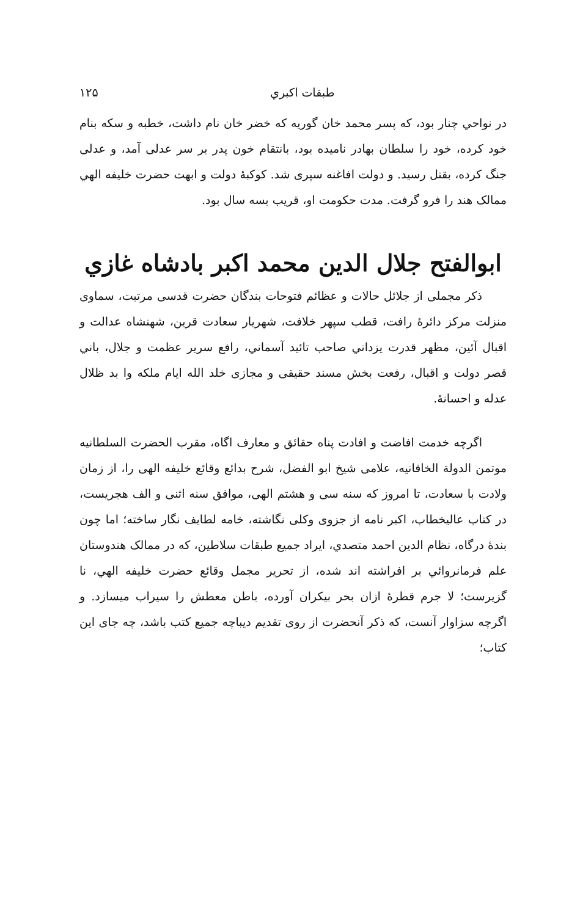طبقات اکبري ۱۲۵
در نواحي چنار بود، که پسر محمد خان گوریه که خضر خان نام داشت، خطبه و سکه بنام خود کرده، خود را سلطان بهادر نامیده بود، بانتقام خون پدر بر سر عدلی آمد، و عدلی جنگ کرده، بقتل رسید. و دولت افاغنه سپری شد. کوکبهٔ دولت و ابهت حضرت خلیفه الهي ممالک هند را فرو گرفت. مدت حکومت او، قریب بسه سال بود.
ابوالفتح جلال الدین محمد اکبر بادشاه غازي
ذکر مجملی از جلائل حالات و عظائم فتوحات بندگان حضرت قدسی مرتبت، سماوی منزلت مرکز دائرهٔ رافت، قطب سپهر خلافت، شهریار سعادت قرین، شهنشاه عدالت و اقبال آئین، مظهر قدرت یزداني صاحب تائید آسماني، رافع سریر عظمت و جلال، باني قصر دولت و اقبال، رفعت بخش مسند حقیقی و مجازی خلد الله ایام ملکه وا بد ظلال عدله و احسانهٔ.
اگرچه خدمت افاضت و افادت پناه حقائق و معارف اگاه، مقرب الحضرت السلطانیه موتمن الدولة الخاقانیه، علامی شیخ ابو الفضل، شرح بدائع وقائع خلیفه الهی را، از زمان ولادت با سعادت، تا امروز که سنه سی و هشتم الهی، موافق سنه اثنی و الف هجریست، در کتاب عالیخطاب، اکبر نامه از جزوی وکلی نگاشته، خامه لطایف نگار ساخته؛ اما چون بندهٔ درگاه، نظام الدین احمد متصدي، ایراد جمیع طبقات سلاطین، که در ممالک هندوستان علم فرمانروائي بر افراشته اند شده، از تحریر مجمل وقائع حضرت خلیفه الهي، نا گزیرست؛ لا جرم قطرهٔ ازان بحر بیکران آورده، باطن معطش را سیراب میسازد. و اگرچه سزاوار آنست، که ذکر آنحضرت از روی تقدیم دیباچه جمیع کتب باشد، چه جای این کتاب؛